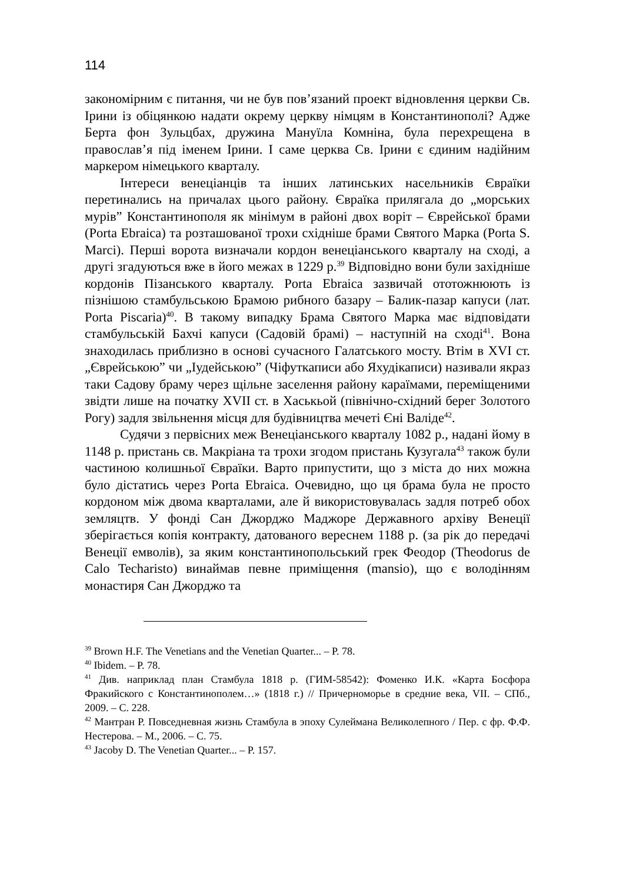114
закономірним є питання, чи не був пов’язаний проект відновлення церкви Св. Ірини із обіцянкою надати окрему церкву німцям в Константинополі? Адже Берта фон Зульцбах, дружина Мануїла Комніна, була перехрещена в православ’я під іменем Ірини. І саме церква Св. Ірини є єдиним надійним маркером німецького кварталу.
Інтереси венеціанців та інших латинських насельників Євраїки перетинались на причалах цього району. Євраїка прилягала до „морських мурів” Константинополя як мінімум в районі двох воріт – Єврейської брами (Porta Ebraica) та розташованої трохи східніше брами Святого Марка (Porta S. Marci). Перші ворота визначали кордон венеціанського кварталу на сході, а другі згадуються вже в його межах в 1229 р.<sup>39</sup> Відповідно вони були західніше кордонів Пізанського кварталу. Porta Ebraica зазвичай ототожнюють із пізнішою стамбульською Брамою рибного базару – Балик-пазар капуси (лат. Porta Piscaria)<sup>40</sup>. В такому випадку Брама Святого Марка має відповідати стамбульській Бахчі капуси (Садовій брамі) – наступній на сході<sup>41</sup>. Вона знаходилась приблизно в основі сучасного Галатського мосту. Втім в XVI ст. „Єврейською” чи „Іудейською” (Чіфуткаписи або Яхудікаписи) називали якраз таки Садову браму через щільне заселення району караїмами, переміщеними звідти лише на початку XVII ст. в Хаськьой (північно-східний берег Золотого Рогу) задля звільнення місця для будівництва мечеті Єні Валіде<sup>42</sup>.
Судячи з первісних меж Венеціанського кварталу 1082 р., надані йому в 1148 р. пристань св. Макріана та трохи згодом пристань Кузугала<sup>43</sup> також були частиною колишньої Євраїки. Варто припустити, що з міста до них можна було дістатись через Porta Ebraica. Очевидно, що ця брама була не просто кордоном між двома кварталами, але й використовувалась задля потреб обох земляцтв. У фонді Сан Джорджо Маджоре Державного архіву Венеції зберігається копія контракту, датованого вереснем 1188 р. (за рік до передачі Венеції емволів), за яким константинопольський грек Феодор (Theodorus de Calo Techaristo) винаймав певне приміщення (mansio), що є володінням монастиря Сан Джорджо та
<sup>39</sup> Brown H.F. The Venetians and the Venetian Quarter... – P. 78.
<sup>40</sup> Ibidem. – P. 78.
<sup>41</sup> Див. наприклад план Стамбула 1818 р. (ГИМ-58542): Фоменко И.К. «Карта Босфора Фракийского с Константинополем…» (1818 г.) // Причерноморье в средние века, VII. – СПб., 2009. – С. 228.
<sup>42</sup> Мантран Р. Повседневная жизнь Стамбула в эпоху Сулеймана Великолепного / Пер. с фр. Ф.Ф. Нестерова. – М., 2006. – С. 75.
<sup>43</sup> Jacoby D. The Venetian Quarter... – P. 157.